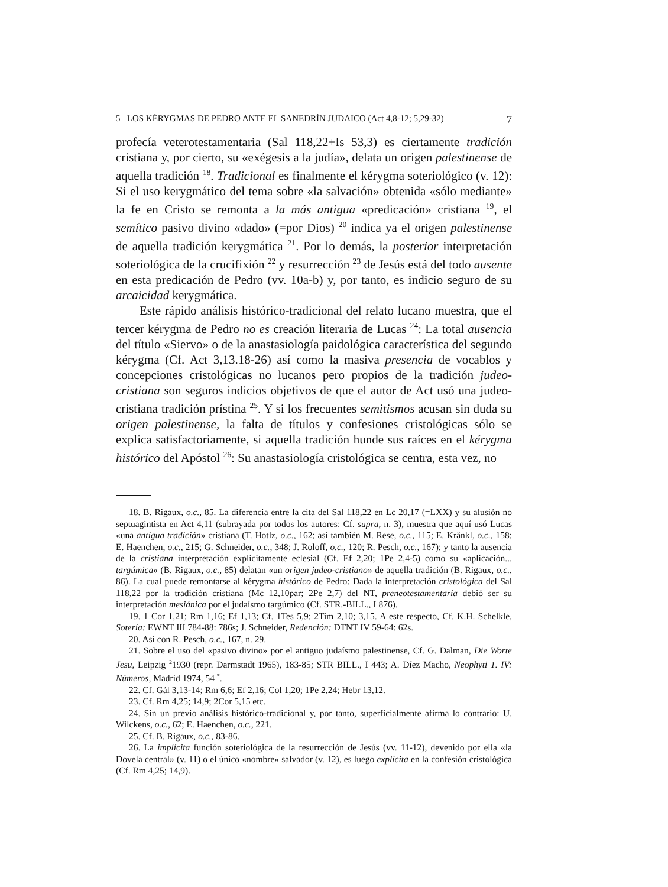5 LOS KÉRYGMAS DE PEDRO ANTE EL SANEDRÍN JUDAICO (Act 4,8-12; 5,29-32) 7
profecía veterotestamentaria (Sal 118,22+Is 53,3) es ciertamente tradición cristiana y, por cierto, su «exégesis a la judía», delata un origen palestinense de aquella tradición <sup>18</sup>. Tradicional es finalmente el kérygma soteriológico (v. 12): Si el uso kerygmático del tema sobre «la salvación» obtenida «sólo mediante» la fe en Cristo se remonta a la más antigua «predicación» cristiana <sup>19</sup>, el semítico pasivo divino «dado» (=por Dios) <sup>20</sup> indica ya el origen palestinense de aquella tradición kerygmática <sup>21</sup>. Por lo demás, la posterior interpretación soteriológica de la crucifixión <sup>22</sup> y resurrección <sup>23</sup> de Jesús está del todo ausente en esta predicación de Pedro (vv. 10a-b) y, por tanto, es indicio seguro de su arcaicidad kerygmática.
Este rápido análisis histórico-tradicional del relato lucano muestra, que el tercer kérygma de Pedro no es creación literaria de Lucas <sup>24</sup>: La total ausencia del título «Siervo» o de la anastasiología paidológica característica del segundo kérygma (Cf. Act 3,13.18-26) así como la masiva presencia de vocablos y concepciones cristológicas no lucanos pero propios de la tradición judeo-cristiana son seguros indicios objetivos de que el autor de Act usó una judeo-cristiana tradición prístina <sup>25</sup>. Y si los frecuentes semitismos acusan sin duda su origen palestinense, la falta de títulos y confesiones cristológicas sólo se explica satisfactoriamente, si aquella tradición hunde sus raíces en el kérygma histórico del Apóstol <sup>26</sup>: Su anastasiología cristológica se centra, esta vez, no
18. B. Rigaux, o.c., 85. La diferencia entre la cita del Sal 118,22 en Lc 20,17 (=LXX) y su alusión no septuagintista en Act 4,11 (subrayada por todos los autores: Cf. supra, n. 3), muestra que aquí usó Lucas «una antigua tradición» cristiana (T. Hotlz, o.c., 162; así también M. Rese, o.c., 115; E. Kränkl, o.c., 158; E. Haenchen, o.c., 215; G. Schneider, o.c., 348; J. Roloff, o.c., 120; R. Pesch, o.c., 167); y tanto la ausencia de la cristiana interpretación explícitamente eclesial (Cf. Ef 2,20; 1Pe 2,4-5) como su «aplicación... targúmica» (B. Rigaux, o.c., 85) delatan «un origen judeo-cristiano» de aquella tradición (B. Rigaux, o.c., 86). La cual puede remontarse al kérygma histórico de Pedro: Dada la interpretación cristológica del Sal 118,22 por la tradición cristiana (Mc 12,10par; 2Pe 2,7) del NT, preneotestamentaria debió ser su interpretación mesiánica por el judaísmo targúmico (Cf. STR.-BILL., I 876).
19. 1 Cor 1,21; Rm 1,16; Ef 1,13; Cf. 1Tes 5,9; 2Tim 2,10; 3,15. A este respecto, Cf. K.H. Schelkle, Sotería: EWNT III 784-88: 786s; J. Schneider, Redención: DTNT IV 59-64: 62s.
20. Así con R. Pesch, o.c., 167, n. 29.
21. Sobre el uso del «pasivo divino» por el antiguo judaísmo palestinense, Cf. G. Dalman, Die Worte Jesu, Leipzig <sup>2</sup>1930 (repr. Darmstadt 1965), 183-85; STR BILL., I 443; A. Díez Macho, Neophyti 1. IV: Números, Madrid 1974, 54 <sup>*</sup>.
22. Cf. Gál 3,13-14; Rm 6,6; Ef 2,16; Col 1,20; 1Pe 2,24; Hebr 13,12.
23. Cf. Rm 4,25; 14,9; 2Cor 5,15 etc.
24. Sin un previo análisis histórico-tradicional y, por tanto, superficialmente afirma lo contrario: U. Wilckens, o.c., 62; E. Haenchen, o.c., 221.
25. Cf. B. Rigaux, o.c., 83-86.
26. La implícita función soteriológica de la resurrección de Jesús (vv. 11-12), devenido por ella «la Dovela central» (v. 11) o el único «nombre» salvador (v. 12), es luego explícita en la confesión cristológica (Cf. Rm 4,25; 14,9).